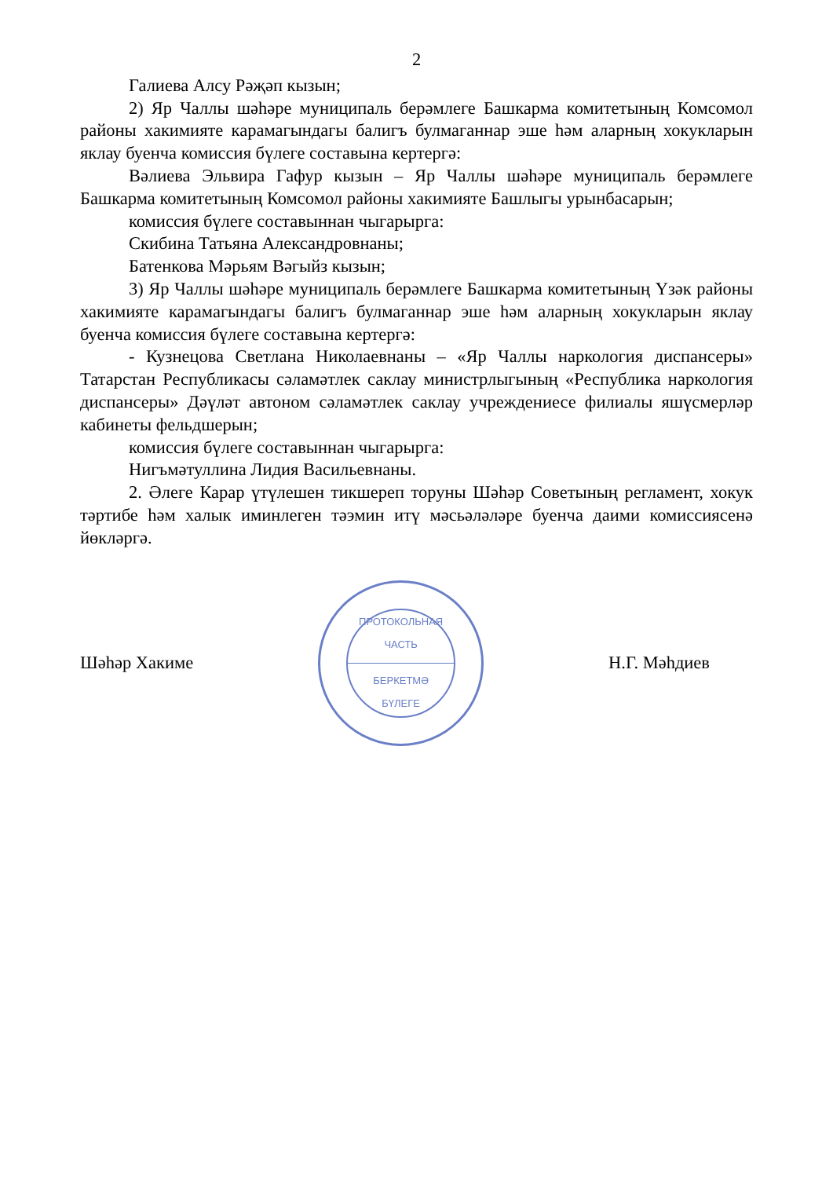2
Галиева Алсу Рәҗәп кызын;
2) Яр Чаллы шәһәре муниципаль берәмлеге Башкарма комитетының Комсомол районы хакимияте карамагындагы балигъ булмаганнар эше һәм аларның хокукларын яклау буенча комиссия бүлеге составына кертергә:
Вәлиева Эльвира Гафур кызын – Яр Чаллы шәһәре муниципаль берәмлеге Башкарма комитетының Комсомол районы хакимияте Башлыгы урынбасарын;
комиссия бүлеге составыннан чыгарырга:
Скибина Татьяна Александровнаны;
Батенкова Мәрьям Вәгыйз кызын;
3) Яр Чаллы шәһәре муниципаль берәмлеге Башкарма комитетының Үзәк районы хакимияте карамагындагы балигъ булмаганнар эше һәм аларның хокукларын яклау буенча комиссия бүлеге составына кертергә:
- Кузнецова Светлана Николаевнаны – «Яр Чаллы наркология диспансеры» Татарстан Республикасы сәламәтлек саклау министрлыгының «Республика наркология диспансеры» Дәүләт автоном сәламәтлек саклау учреждениесе филиалы яшүсмерләр кабинеты фельдшерын;
комиссия бүлеге составыннан чыгарырга:
Нигъмәтуллина Лидия Васильевнаны.
2. Әлеге Карар үтүлешен тикшереп торуны Шәһәр Советының регламент, хокук тәртибе һәм халык иминлеген тәэмин итү мәсьәләләре буенча даими комиссиясенә йөкләргә.
Шәһәр Хакиме
ПРОТОКОЛЬНАЯ
ЧАСТЬ
БЕРКЕТМӘ
БҮЛЕГЕ
Н.Г. Мәһдиев